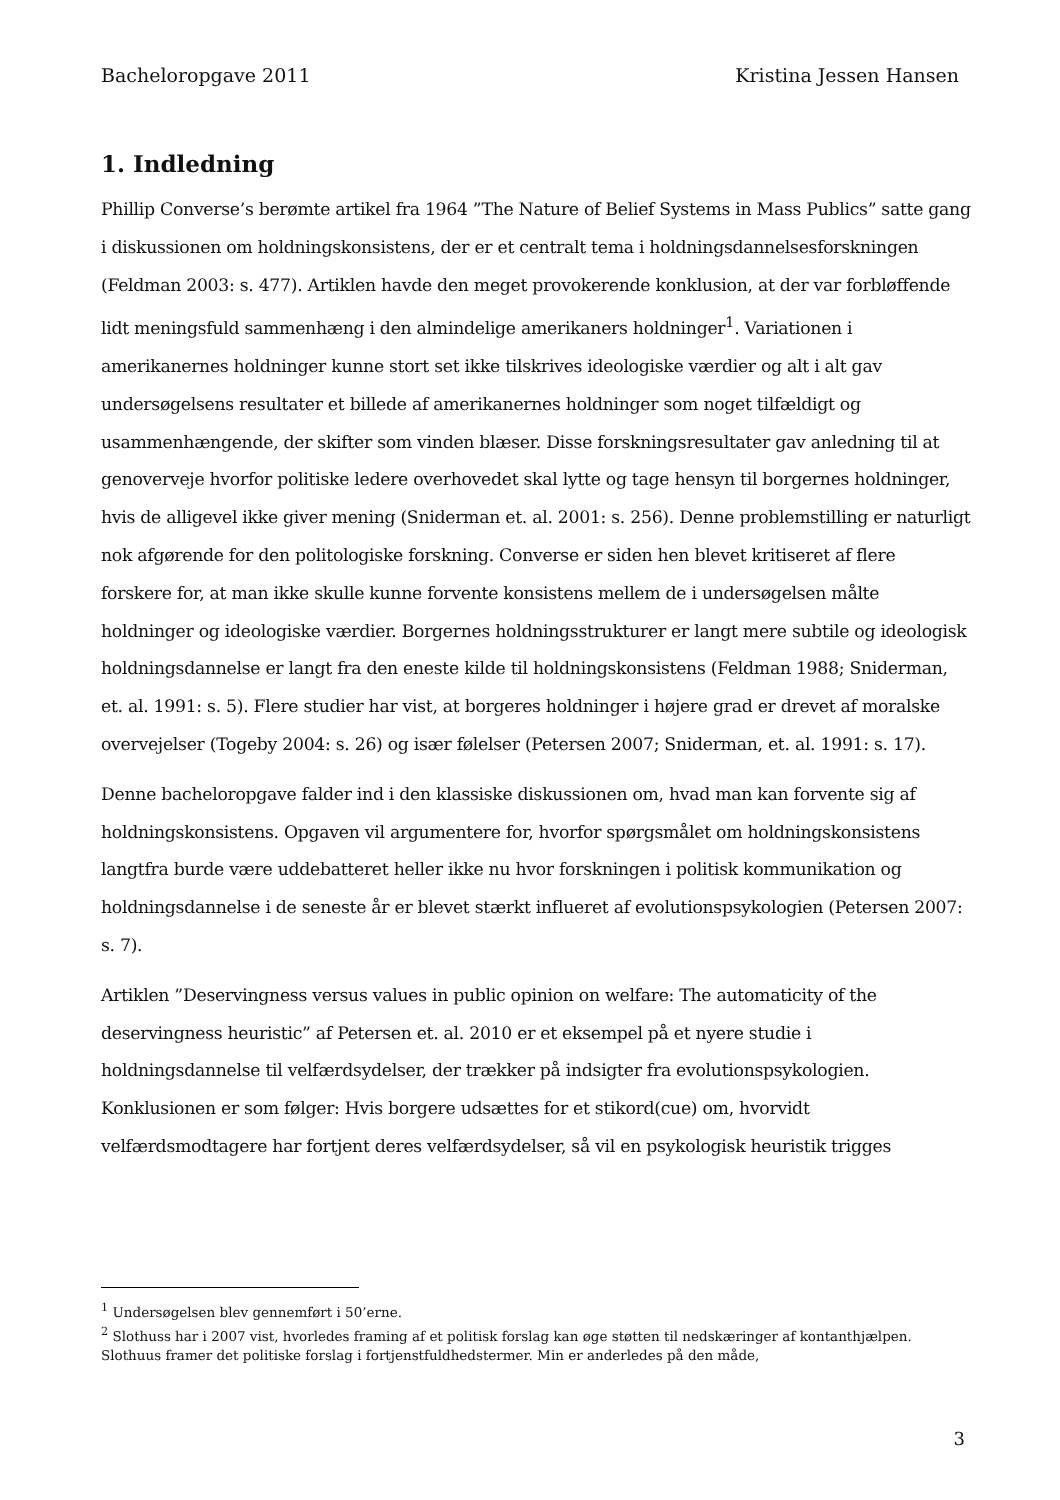Bacheloropgave 2011 Kristina Jessen Hansen
1. Indledning
Phillip Converse’s berømte artikel fra 1964 ”The Nature of Belief Systems in Mass Publics” satte gang i diskussionen om holdningskonsistens, der er et centralt tema i holdningsdannelsesforskningen (Feldman 2003: s. 477). Artiklen havde den meget provokerende konklusion, at der var forbløffende lidt meningsfuld sammenhæng i den almindelige amerikaners holdninger<sup>1</sup>. Variationen i amerikanernes holdninger kunne stort set ikke tilskrives ideologiske værdier og alt i alt gav undersøgelsens resultater et billede af amerikanernes holdninger som noget tilfældigt og usammenhængende, der skifter som vinden blæser. Disse forskningsresultater gav anledning til at genoverveje hvorfor politiske ledere overhovedet skal lytte og tage hensyn til borgernes holdninger, hvis de alligevel ikke giver mening (Sniderman et. al. 2001: s. 256). Denne problemstilling er naturligt nok afgørende for den politologiske forskning. Converse er siden hen blevet kritiseret af flere forskere for, at man ikke skulle kunne forvente konsistens mellem de i undersøgelsen målte holdninger og ideologiske værdier. Borgernes holdningsstrukturer er langt mere subtile og ideologisk holdningsdannelse er langt fra den eneste kilde til holdningskonsistens (Feldman 1988; Sniderman, et. al. 1991: s. 5). Flere studier har vist, at borgeres holdninger i højere grad er drevet af moralske overvejelser (Togeby 2004: s. 26) og især følelser (Petersen 2007; Sniderman, et. al. 1991: s. 17).
Denne bacheloropgave falder ind i den klassiske diskussionen om, hvad man kan forvente sig af holdningskonsistens. Opgaven vil argumentere for, hvorfor spørgsmålet om holdningskonsistens langtfra burde være uddebatteret heller ikke nu hvor forskningen i politisk kommunikation og holdningsdannelse i de seneste år er blevet stærkt influeret af evolutionspsykologien (Petersen 2007: s. 7).
Artiklen ”Deservingness versus values in public opinion on welfare: The automaticity of the deservingness heuristic” af Petersen et. al. 2010 er et eksempel på et nyere studie i holdningsdannelse til velfærdsydelser, der trækker på indsigter fra evolutionspsykologien. Konklusionen er som følger: Hvis borgere udsættes for et stikord(cue) om, hvorvidt velfærdsmodtagere har fortjent deres velfærdsydelser, så vil en psykologisk heuristik trigges
<sup>1</sup> Undersøgelsen blev gennemført i 50’erne.
<sup>2</sup> Slothuss har i 2007 vist, hvorledes framing af et politisk forslag kan øge støtten til nedskæringer af kontanthjælpen. Slothuus framer det politiske forslag i fortjenstfuldhedstermer. Min er anderledes på den måde,
3